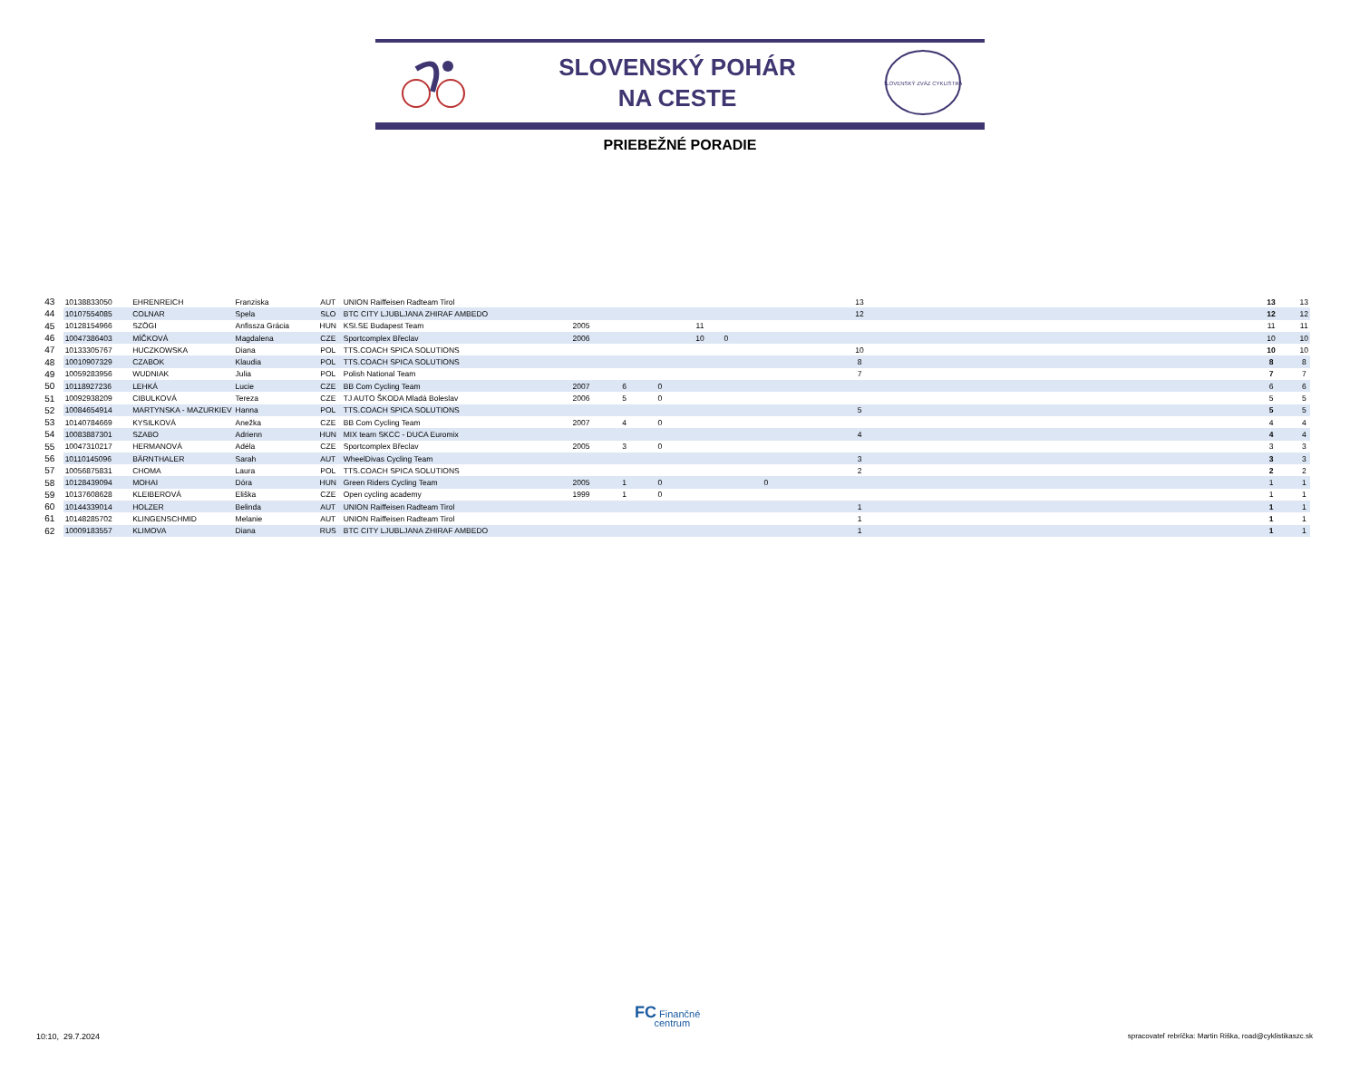SLOVENSKÝ POHÁR
NA CESTE
SLOVENSKÝ ZVÄZ CYKLISTIKY
PRIEBEŽNÉ PORADIE
| 43 | 10138833050 | EHRENREICH | Franziska | AUT | UNION Raiffeisen Radteam Tirol | | | | | | 13 | | 13 | 13 |
| 44 | 10107554085 | COLNAR | Spela | SLO | BTC CITY LJUBLJANA ZHIRAF AMBEDO | | | | | | 12 | | 12 | 12 |
| 45 | 10128154966 | SZÖGI | Anfissza Grácia | HUN | KSI.SE Budapest Team | 2005 | | | 11 | | | | 11 | 11 |
| 46 | 10047386403 | MÍČKOVÁ | Magdalena | CZE | Sportcomplex Břeclav | 2006 | | | 10 | 0 | | | 10 | 10 |
| 47 | 10133305767 | HUCZKOWSKA | Diana | POL | TTS.COACH SPICA SOLUTIONS | | | | | | 10 | | 10 | 10 |
| 48 | 10010907329 | CZABOK | Klaudia | POL | TTS.COACH SPICA SOLUTIONS | | | | | | 8 | | 8 | 8 |
| 49 | 10059283956 | WUDNIAK | Julia | POL | Polish National Team | | | | | | 7 | | 7 | 7 |
| 50 | 10118927236 | LEHKÁ | Lucie | CZE | BB Com Cycling Team | 2007 | 6 | 0 | | | | | 6 | 6 |
| 51 | 10092938209 | CIBULKOVÁ | Tereza | CZE | TJ AUTO ŠKODA Mladá Boleslav | 2006 | 5 | 0 | | | | | 5 | 5 |
| 52 | 10084654914 | MARTYNSKA - MAZURKIEV | Hanna | POL | TTS.COACH SPICA SOLUTIONS | | | | | | 5 | | 5 | 5 |
| 53 | 10140784669 | KYSILKOVÁ | Anežka | CZE | BB Com Cycling Team | 2007 | 4 | 0 | | | | | 4 | 4 |
| 54 | 10083887301 | SZABO | Adrienn | HUN | MIX team SKCC - DUCA Euromix | | | | | | 4 | | 4 | 4 |
| 55 | 10047310217 | HERMANOVÁ | Adéla | CZE | Sportcomplex Břeclav | 2005 | 3 | 0 | | | | | 3 | 3 |
| 56 | 10110145096 | BÄRNTHALER | Sarah | AUT | WheelDivas Cycling Team | | | | | | 3 | | 3 | 3 |
| 57 | 10056875831 | CHOMA | Laura | POL | TTS.COACH SPICA SOLUTIONS | | | | | | 2 | | 2 | 2 |
| 58 | 10128439094 | MOHAI | Dóra | HUN | Green Riders Cycling Team | 2005 | 1 | 0 | | | 0 | | 1 | 1 |
| 59 | 10137608628 | KLEIBEROVÁ | Eliška | CZE | Open cycling academy | 1999 | 1 | 0 | | | | | 1 | 1 |
| 60 | 10144339014 | HOLZER | Belinda | AUT | UNION Raiffeisen Radteam Tirol | | | | | | 1 | | 1 | 1 |
| 61 | 10148285702 | KLINGENSCHMID | Melanie | AUT | UNION Raiffeisen Radteam Tirol | | | | | | 1 | | 1 | 1 |
| 62 | 10009183557 | KLIMOVA | Diana | RUS | BTC CITY LJUBLJANA ZHIRAF AMBEDO | | | | | | 1 | | 1 | 1 |
FC Finančné
centrum
10:10, 29.7.2024
spracovateľ rebríčka: Martin Riška, road@cyklistikaszc.sk